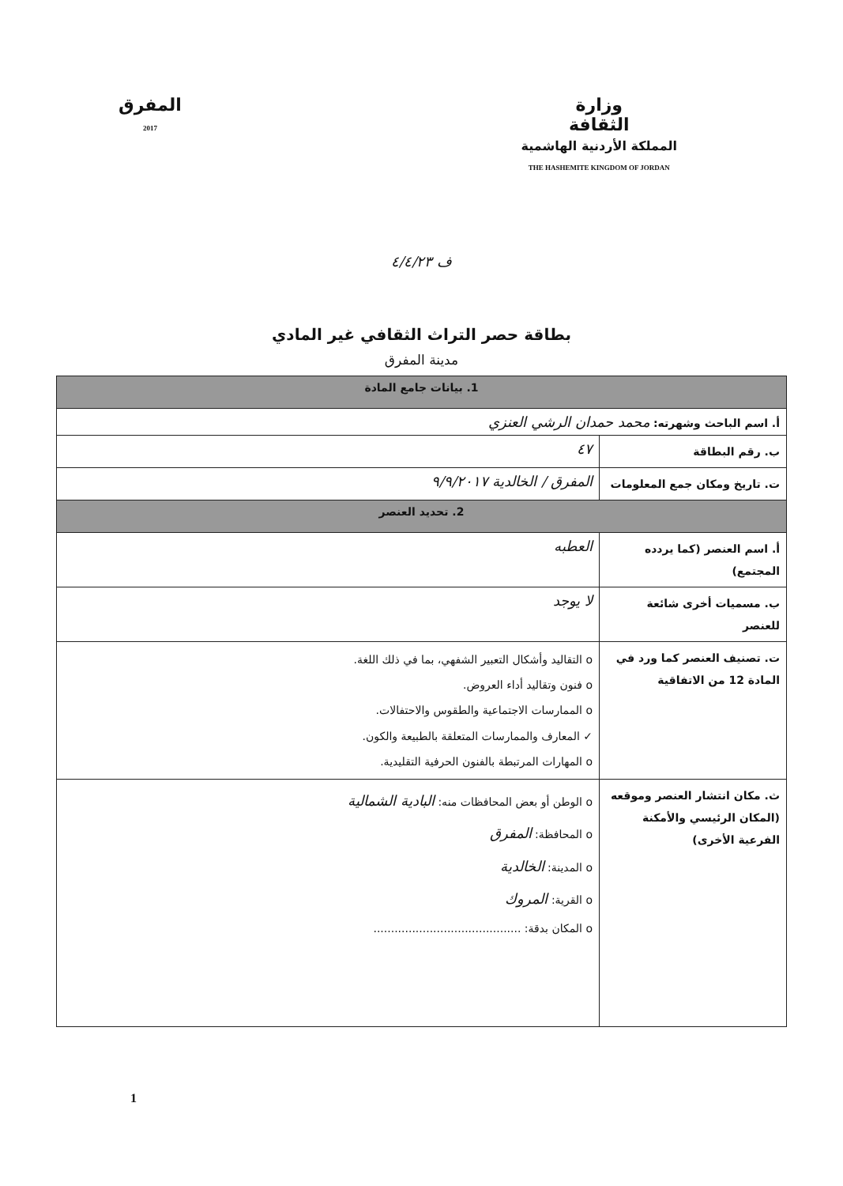وزارة
الثقافة
المملكة الأردنية الهاشمية
THE HASHEMITE KINGDOM OF JORDAN
المفرق
2017
ف ٤/٤/٢٣
بطاقة حصر التراث الثقافي غير المادي
مدينة المفرق
| 1. بيانات جامع المادة | |
| أ. اسم الباحث وشهرته: محمد حمدان الرشي العنزي | |
| ب. رقم البطاقة | ٤٧ |
| ت. تاريخ ومكان جمع المعلومات | المفرق / الخالدية ٩/٩/٢٠١٧ |
| 2. تحديد العنصر | |
| أ. اسم العنصر (كما يردده المجتمع) | العطبه |
| ب. مسميات أخرى شائعة للعنصر | لا يوجد |
| ت. تصنيف العنصر كما ورد في المادة 12 من الاتفاقية | o التقاليد وأشكال التعبير الشفهي، بما في ذلك اللغة. o فنون وتقاليد أداء العروض. o الممارسات الاجتماعية والطقوس والاحتفالات. ✓ المعارف والممارسات المتعلقة بالطبيعة والكون. o المهارات المرتبطة بالفنون الحرفية التقليدية. |
| ث. مكان انتشار العنصر وموقعه (المكان الرئيسي والأمكنة الفرعية الأخرى) | o الوطن أو بعض المحافظات منه: البادية الشمالية o المحافظة: المفرق o المدينة: الخالدية o القرية: المروك o المكان بدقة: .......................................... |
1